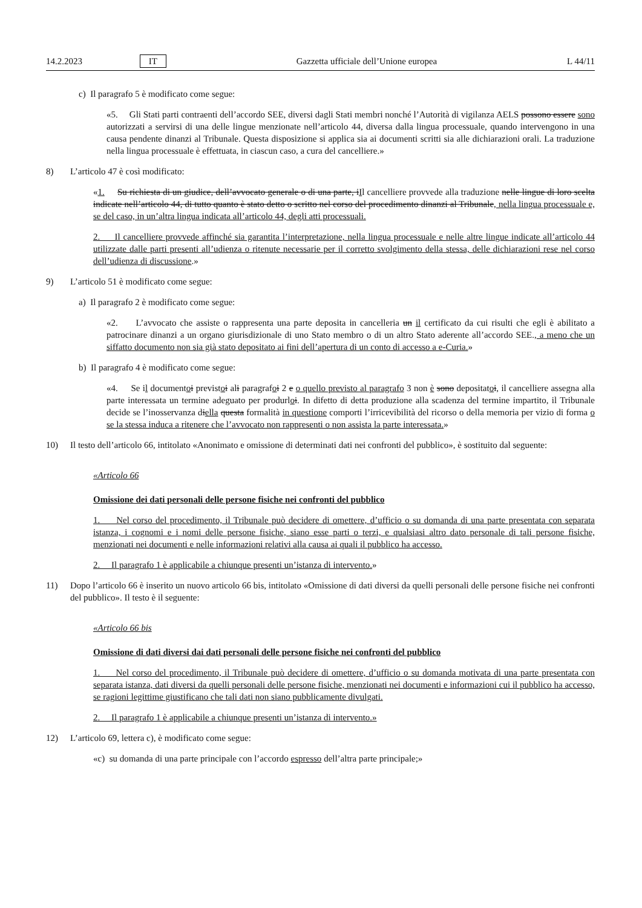14.2.2023 IT Gazzetta ufficiale dell’Unione europea L 44/11
c) Il paragrafo 5 è modificato come segue:
«5. Gli Stati parti contraenti dell’accordo SEE, diversi dagli Stati membri nonché l’Autorità di vigilanza AELS possono essere sono autorizzati a servirsi di una delle lingue menzionate nell’articolo 44, diversa dalla lingua processuale, quando intervengono in una causa pendente dinanzi al Tribunale. Questa disposizione si applica sia ai documenti scritti sia alle dichiarazioni orali. La traduzione nella lingua processuale è effettuata, in ciascun caso, a cura del cancelliere.»
8) L’articolo 47 è così modificato:
«1. Su richiesta di un giudice, dell’avvocato generale o di una parte, iIl cancelliere provvede alla traduzione nelle lingue di loro scelta indicate nell’articolo 44, di tutto quanto è stato detto o scritto nel corso del procedimento dinanzi al Tribunale, nella lingua processuale e, se del caso, in un’altra lingua indicata all’articolo 44, degli atti processuali.
2. Il cancelliere provvede affinché sia garantita l’interpretazione, nella lingua processuale e nelle altre lingue indicate all’articolo 44 utilizzate dalle parti presenti all’udienza o ritenute necessarie per il corretto svolgimento della stessa, delle dichiarazioni rese nel corso dell’udienza di discussione.»
9) L’articolo 51 è modificato come segue:
a) Il paragrafo 2 è modificato come segue:
«2. L’avvocato che assiste o rappresenta una parte deposita in cancelleria un il certificato da cui risulti che egli è abilitato a patrocinare dinanzi a un organo giurisdizionale di uno Stato membro o di un altro Stato aderente all’accordo SEE., a meno che un siffatto documento non sia già stato depositato ai fini dell’apertura di un conto di accesso a e-Curia.»
b) Il paragrafo 4 è modificato come segue:
«4. Se il documentoi previstoi ali paragrafoi 2 e o quello previsto al paragrafo 3 non è sono depositatoi, il cancelliere assegna alla parte interessata un termine adeguato per produrloi. In difetto di detta produzione alla scadenza del termine impartito, il Tribunale decide se l’inosservanza diella questa formalità in questione comporti l’irricevibilità del ricorso o della memoria per vizio di forma o se la stessa induca a ritenere che l’avvocato non rappresenti o non assista la parte interessata.»
10) Il testo dell’articolo 66, intitolato «Anonimato e omissione di determinati dati nei confronti del pubblico», è sostituito dal seguente:
«Articolo 66
Omissione dei dati personali delle persone fisiche nei confronti del pubblico
1. Nel corso del procedimento, il Tribunale può decidere di omettere, d’ufficio o su domanda di una parte presentata con separata istanza, i cognomi e i nomi delle persone fisiche, siano esse parti o terzi, e qualsiasi altro dato personale di tali persone fisiche, menzionati nei documenti e nelle informazioni relativi alla causa ai quali il pubblico ha accesso.
2. Il paragrafo 1 è applicabile a chiunque presenti un’istanza di intervento.»
11) Dopo l’articolo 66 è inserito un nuovo articolo 66 bis, intitolato «Omissione di dati diversi da quelli personali delle persone fisiche nei confronti del pubblico». Il testo è il seguente:
«Articolo 66 bis
Omissione di dati diversi dai dati personali delle persone fisiche nei confronti del pubblico
1. Nel corso del procedimento, il Tribunale può decidere di omettere, d’ufficio o su domanda motivata di una parte presentata con separata istanza, dati diversi da quelli personali delle persone fisiche, menzionati nei documenti e informazioni cui il pubblico ha accesso, se ragioni legittime giustificano che tali dati non siano pubblicamente divulgati.
2. Il paragrafo 1 è applicabile a chiunque presenti un’istanza di intervento.»
12) L’articolo 69, lettera c), è modificato come segue:
«c) su domanda di una parte principale con l’accordo espresso dell’altra parte principale;»